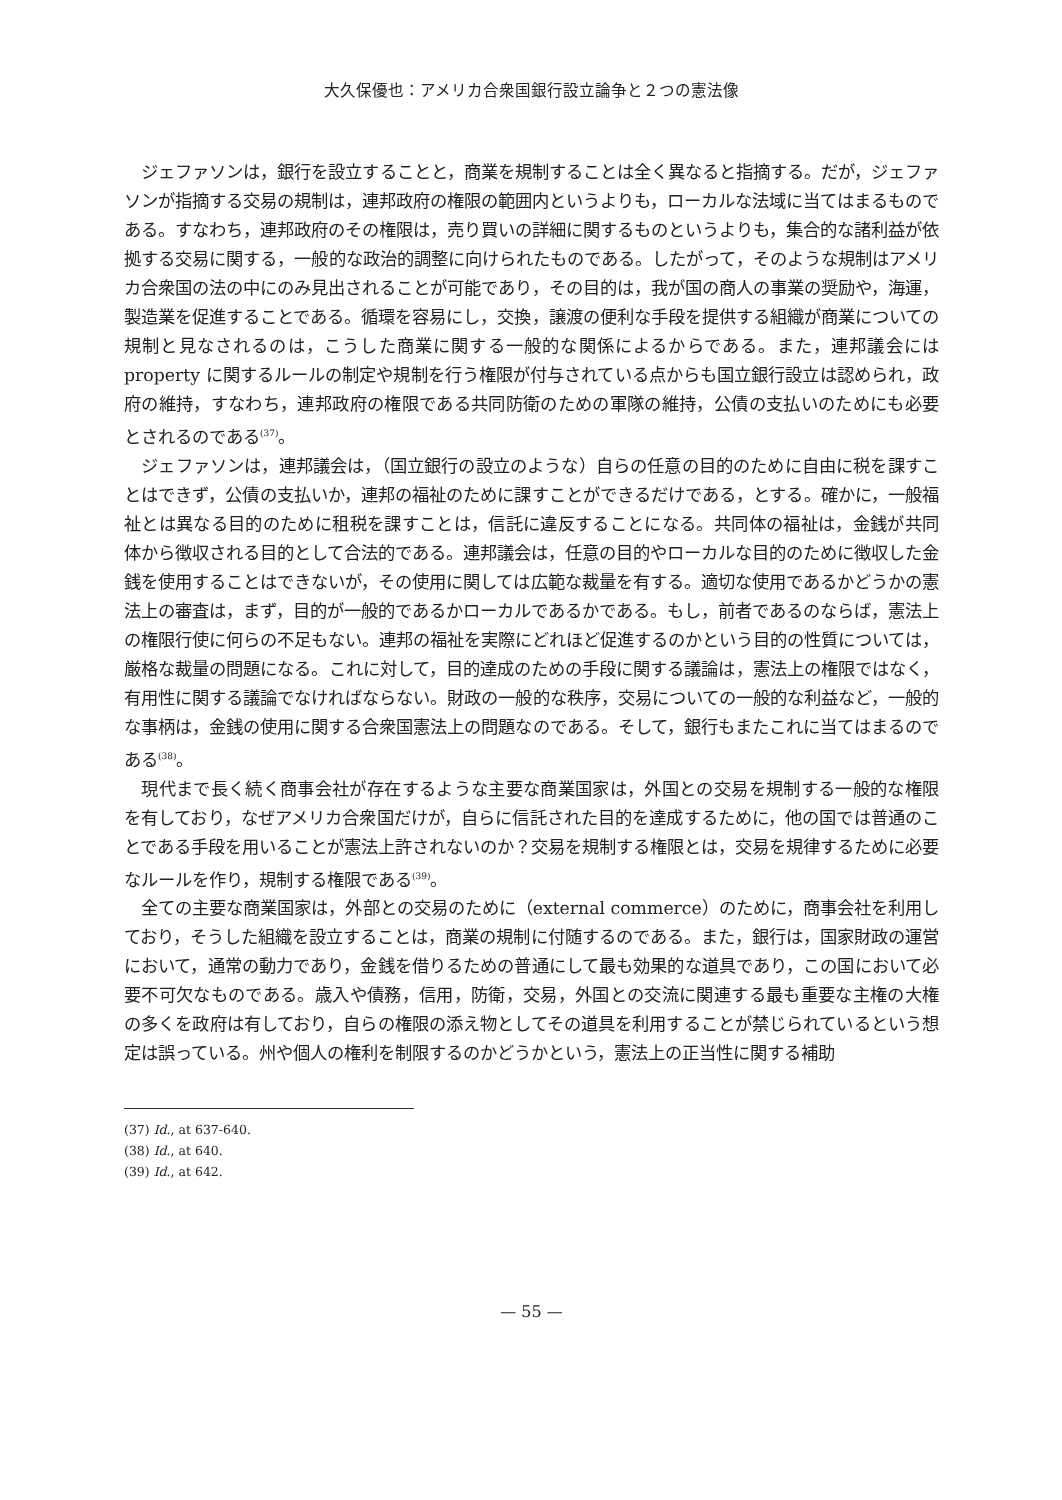大久保優也：アメリカ合衆国銀行設立論争と２つの憲法像
ジェファソンは，銀行を設立することと，商業を規制することは全く異なると指摘する。だが，ジェファソンが指摘する交易の規制は，連邦政府の権限の範囲内というよりも，ローカルな法域に当てはまるものである。すなわち，連邦政府のその権限は，売り買いの詳細に関するものというよりも，集合的な諸利益が依拠する交易に関する，一般的な政治的調整に向けられたものである。したがって，そのような規制はアメリカ合衆国の法の中にのみ見出されることが可能であり，その目的は，我が国の商人の事業の奨励や，海運，製造業を促進することである。循環を容易にし，交換，譲渡の便利な手段を提供する組織が商業についての規制と見なされるのは，こうした商業に関する一般的な関係によるからである。また，連邦議会には property に関するルールの制定や規制を行う権限が付与されている点からも国立銀行設立は認められ，政府の維持，すなわち，連邦政府の権限である共同防衛のための軍隊の維持，公債の支払いのためにも必要とされるのである<sup>(37)</sup>。
ジェファソンは，連邦議会は，（国立銀行の設立のような）自らの任意の目的のために自由に税を課すことはできず，公債の支払いか，連邦の福祉のために課すことができるだけである，とする。確かに，一般福祉とは異なる目的のために租税を課すことは，信託に違反することになる。共同体の福祉は，金銭が共同体から徴収される目的として合法的である。連邦議会は，任意の目的やローカルな目的のために徴収した金銭を使用することはできないが，その使用に関しては広範な裁量を有する。適切な使用であるかどうかの憲法上の審査は，まず，目的が一般的であるかローカルであるかである。もし，前者であるのならば，憲法上の権限行使に何らの不足もない。連邦の福祉を実際にどれほど促進するのかという目的の性質については，厳格な裁量の問題になる。これに対して，目的達成のための手段に関する議論は，憲法上の権限ではなく，有用性に関する議論でなければならない。財政の一般的な秩序，交易についての一般的な利益など，一般的な事柄は，金銭の使用に関する合衆国憲法上の問題なのである。そして，銀行もまたこれに当てはまるのである<sup>(38)</sup>。
現代まで長く続く商事会社が存在するような主要な商業国家は，外国との交易を規制する一般的な権限を有しており，なぜアメリカ合衆国だけが，自らに信託された目的を達成するために，他の国では普通のことである手段を用いることが憲法上許されないのか？交易を規制する権限とは，交易を規律するために必要なルールを作り，規制する権限である<sup>(39)</sup>。
全ての主要な商業国家は，外部との交易のために（external commerce）のために，商事会社を利用しており，そうした組織を設立することは，商業の規制に付随するのである。また，銀行は，国家財政の運営において，通常の動力であり，金銭を借りるための普通にして最も効果的な道具であり，この国において必要不可欠なものである。歳入や債務，信用，防衛，交易，外国との交流に関連する最も重要な主権の大権の多くを政府は有しており，自らの権限の添え物としてその道具を利用することが禁じられているという想定は誤っている。州や個人の権利を制限するのかどうかという，憲法上の正当性に関する補助
(37) Id., at 637-640.
(38) Id., at 640.
(39) Id., at 642.
— 55 —